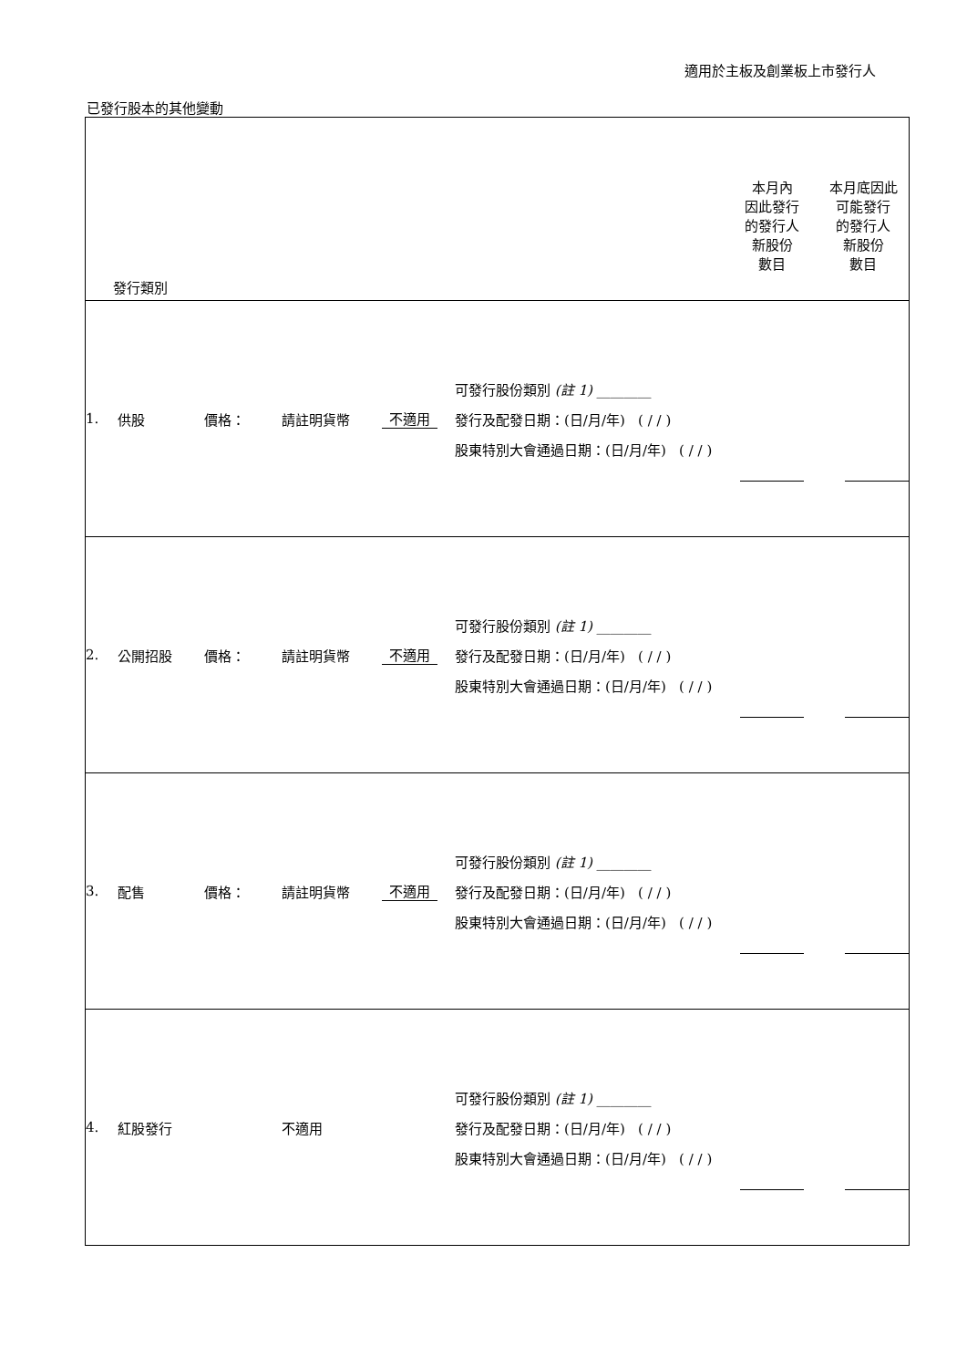適用於主板及創業板上市發行人
已發行股本的其他變動
| 發行類別 | | | | | | 本月內 因此發行 的發行人 新股份 數目 | 本月底因此 可能發行 的發行人 新股份 數目 |
| 1. | 供股 | 價格： | 請註明貨幣 | 不適用 | 可發行股份類別 (註 1) ________ 發行及配發日期：(日/月/年) ( / / ) 股東特別大會通過日期：(日/月/年) ( / / ) | | |
| 2. | 公開招股 | 價格： | 請註明貨幣 | 不適用 | 可發行股份類別 (註 1) ________ 發行及配發日期：(日/月/年) ( / / ) 股東特別大會通過日期：(日/月/年) ( / / ) | | |
| 3. | 配售 | 價格： | 請註明貨幣 | 不適用 | 可發行股份類別 (註 1) ________ 發行及配發日期：(日/月/年) ( / / ) 股東特別大會通過日期：(日/月/年) ( / / ) | | |
| 4. | 紅股發行 | | 不適用 | | 可發行股份類別 (註 1) ________ 發行及配發日期：(日/月/年) ( / / ) 股東特別大會通過日期：(日/月/年) ( / / ) | | |